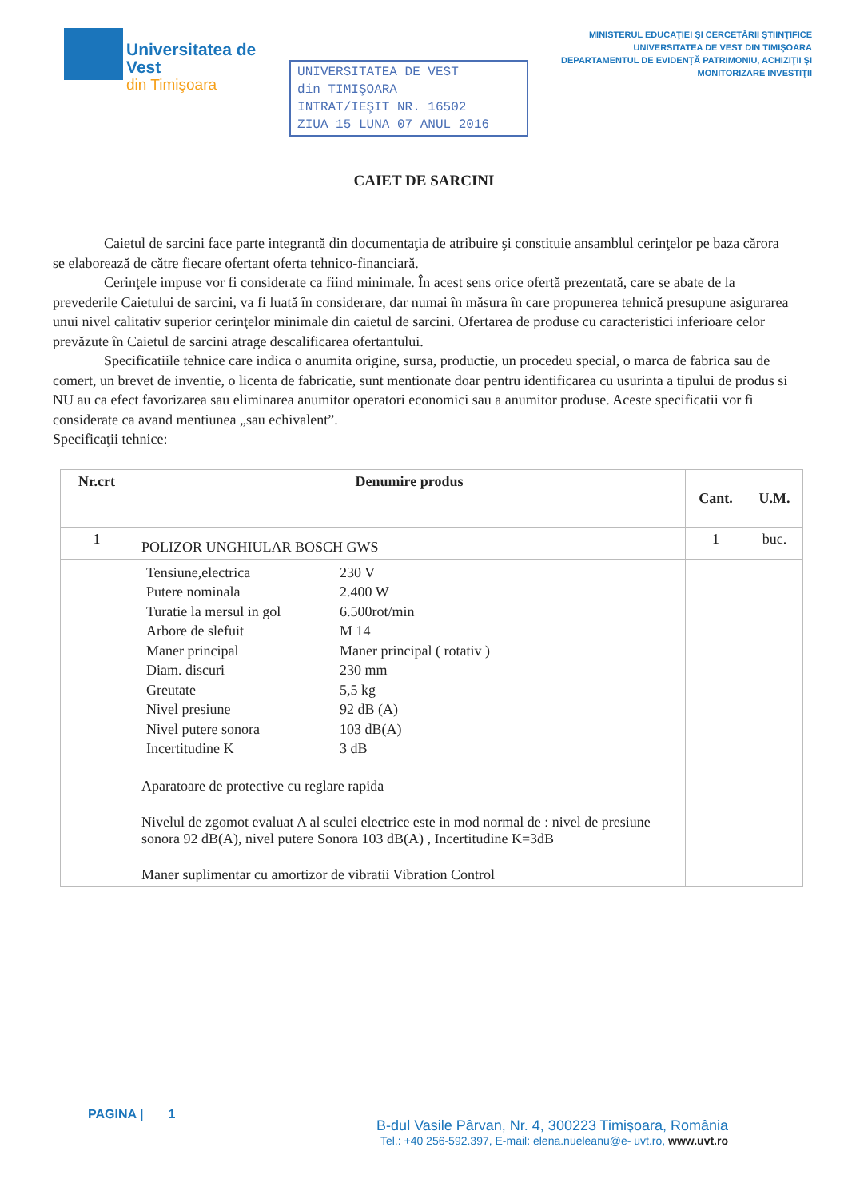Universitatea de Vest
din Timişoara
UNIVERSITATEA DE VEST
din TIMIŞOARA
INTRAT/IEŞIT NR. 16502
ZIUA 15 LUNA 07 ANUL 2016
MINISTERUL EDUCAŢIEI ŞI CERCETĂRII ŞTIINŢIFICE
UNIVERSITATEA DE VEST DIN TIMIŞOARA
DEPARTAMENTUL DE EVIDENŢĂ PATRIMONIU, ACHIZIŢII ŞI MONITORIZARE INVESTIŢII
CAIET DE SARCINI
Caietul de sarcini face parte integrantă din documentaţia de atribuire şi constituie ansamblul cerinţelor pe baza cărora se elaborează de către fiecare ofertant oferta tehnico-financiară.
Cerinţele impuse vor fi considerate ca fiind minimale. În acest sens orice ofertă prezentată, care se abate de la prevederile Caietului de sarcini, va fi luată în considerare, dar numai în măsura în care propunerea tehnică presupune asigurarea unui nivel calitativ superior cerinţelor minimale din caietul de sarcini. Ofertarea de produse cu caracteristici inferioare celor prevăzute în Caietul de sarcini atrage descalificarea ofertantului.
Specificatiile tehnice care indica o anumita origine, sursa, productie, un procedeu special, o marca de fabrica sau de comert, un brevet de inventie, o licenta de fabricatie, sunt mentionate doar pentru identificarea cu usurinta a tipului de produs si NU au ca efect favorizarea sau eliminarea anumitor operatori economici sau a anumitor produse. Aceste specificatii vor fi considerate ca avand mentiunea „sau echivalent”.
Specificaţii tehnice:
| Nr.crt | Denumire produs | Cant. | U.M. |
| --- | --- | --- | --- |
| 1 | POLIZOR UNGHIULAR BOSCH GWS | 1 | buc. |
| | / Tensiune,electrica / 230 V / / Putere nominala / 2.400 W / / Turatie la mersul in gol / 6.500rot/min / / Arbore de slefuit / M 14 / / Maner principal / Maner principal ( rotativ ) / / Diam. discuri / 230 mm / / Greutate / 5,5 kg / / Nivel presiune / 92 dB (A) / / Nivel putere sonora / 103 dB(A) / / Incertitudine K / 3 dB / Aparatoare de protective cu reglare rapida Nivelul de zgomot evaluat A al sculei electrice este in mod normal de : nivel de presiune sonora 92 dB(A), nivel putere Sonora 103 dB(A) , Incertitudine K=3dB Maner suplimentar cu amortizor de vibratii Vibration Control | | |
PAGINA | 1
B-dul Vasile Pârvan, Nr. 4, 300223 Timişoara, România
Tel.: +40 256-592.397, E-mail: elena.nueleanu@e- uvt.ro, www.uvt.ro